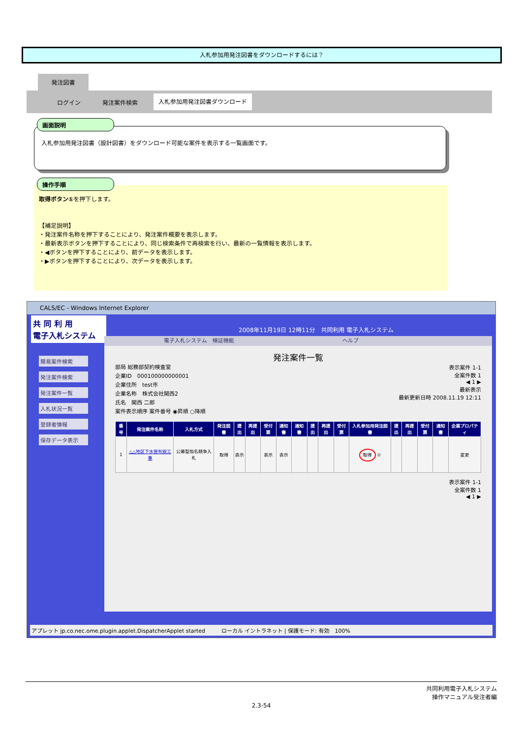入札参加用発注図書をダウンロードするには？
発注図書
ログイン 発注案件検索 入札参加用発注図書ダウンロード
入札参加用発注図書（設計図書）をダウンロード可能な案件を表示する一覧画面です。
画面説明
取得ボタン①を押下します。
【補足説明】
・発注案件名称を押下することにより、発注案件概要を表示します。
・最新表示ボタンを押下することにより、同じ検索条件で再検索を行い、最新の一覧情報を表示します。
・◀ボタンを押下することにより、前データを表示します。
・▶ボタンを押下することにより、次データを表示します。
操作手順
CALS/EC - Windows Internet Explorer
共 同 利 用
電子入札システム
2008年11月19日 12時11分　共同利用 電子入札システム
　　　　　　　　　　　電子入札システム　検証機能　　　　　　　　　　　　　　　　　　　　ヘルプ
簡易案件検索
発注案件検索
発注案件一覧
入札状況一覧
登録者情報
保存データ表示
発注案件一覧
表示案件 1-1
全案件数 1
◀ 1 ▶
最新表示
最新更新日時 2008.11.19 12:11
部局 総務部契約検査室
企業ID　000100000000001
企業住所　test市
企業名称　株式会社関西2
氏名　関西 二郎
案件表示順序 案件番号 ◉昇順 ○降順
| 番号 | 発注案件名称 | 入札方式 | 発注図書 | 提出 | 再提出 | 受付票 | 通知書 | 通知書 | 提出 | 再提出 | 受付票 | 入札参加用発注図書 | 提出 | 再提出 | 受付票 | 通知書 | 企業プロパティ |
| --- | --- | --- | --- | --- | --- | --- | --- | --- | --- | --- | --- | --- | --- | --- | --- | --- | --- |
| 1 | △△地区下水管布設工事 | 公募型指名競争入札 | 取得 | 表示 | | 表示 | 表示 | | | | | 取得 ① | | | | | 変更 |
表示案件 1-1
全案件数 1
◀ 1 ▶
アプレット jp.co.nec.ome.plugin.applet.DispatcherApplet started　　　ローカル イントラネット | 保護モード: 有効　100%
共同利用電子入札システム
操作マニュアル受注者編
2.3-54